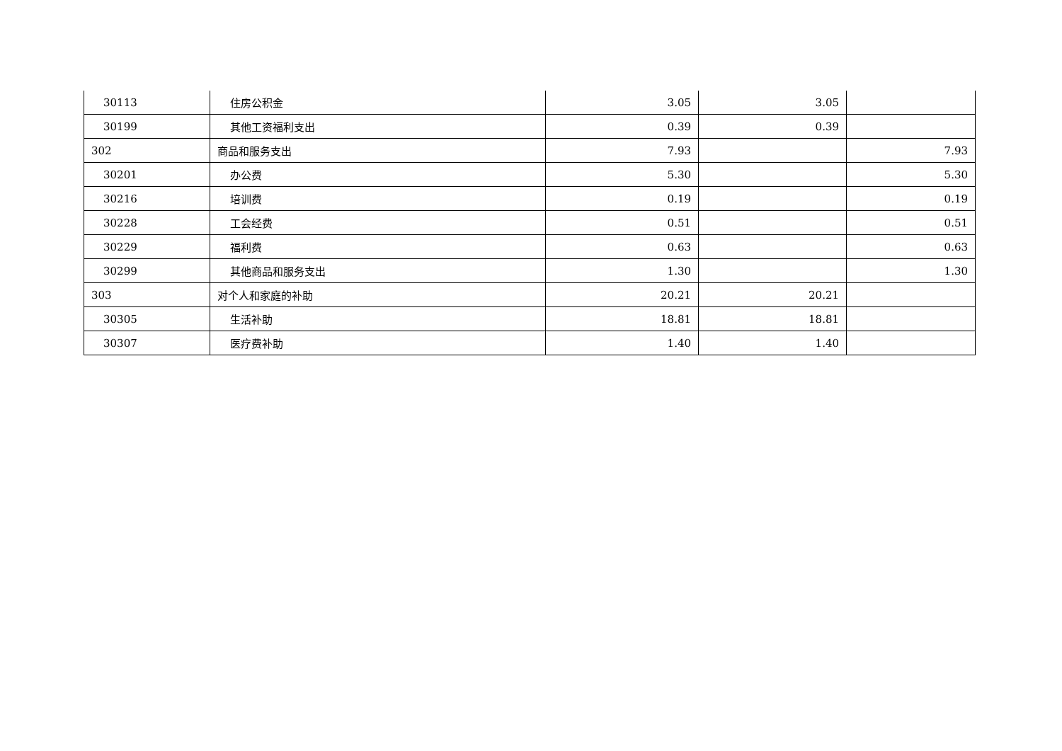| 30113 | 住房公积金 | 3.05 | 3.05 | |
| 30199 | 其他工资福利支出 | 0.39 | 0.39 | |
| 302 | 商品和服务支出 | 7.93 | | 7.93 |
| 30201 | 办公费 | 5.30 | | 5.30 |
| 30216 | 培训费 | 0.19 | | 0.19 |
| 30228 | 工会经费 | 0.51 | | 0.51 |
| 30229 | 福利费 | 0.63 | | 0.63 |
| 30299 | 其他商品和服务支出 | 1.30 | | 1.30 |
| 303 | 对个人和家庭的补助 | 20.21 | 20.21 | |
| 30305 | 生活补助 | 18.81 | 18.81 | |
| 30307 | 医疗费补助 | 1.40 | 1.40 | |